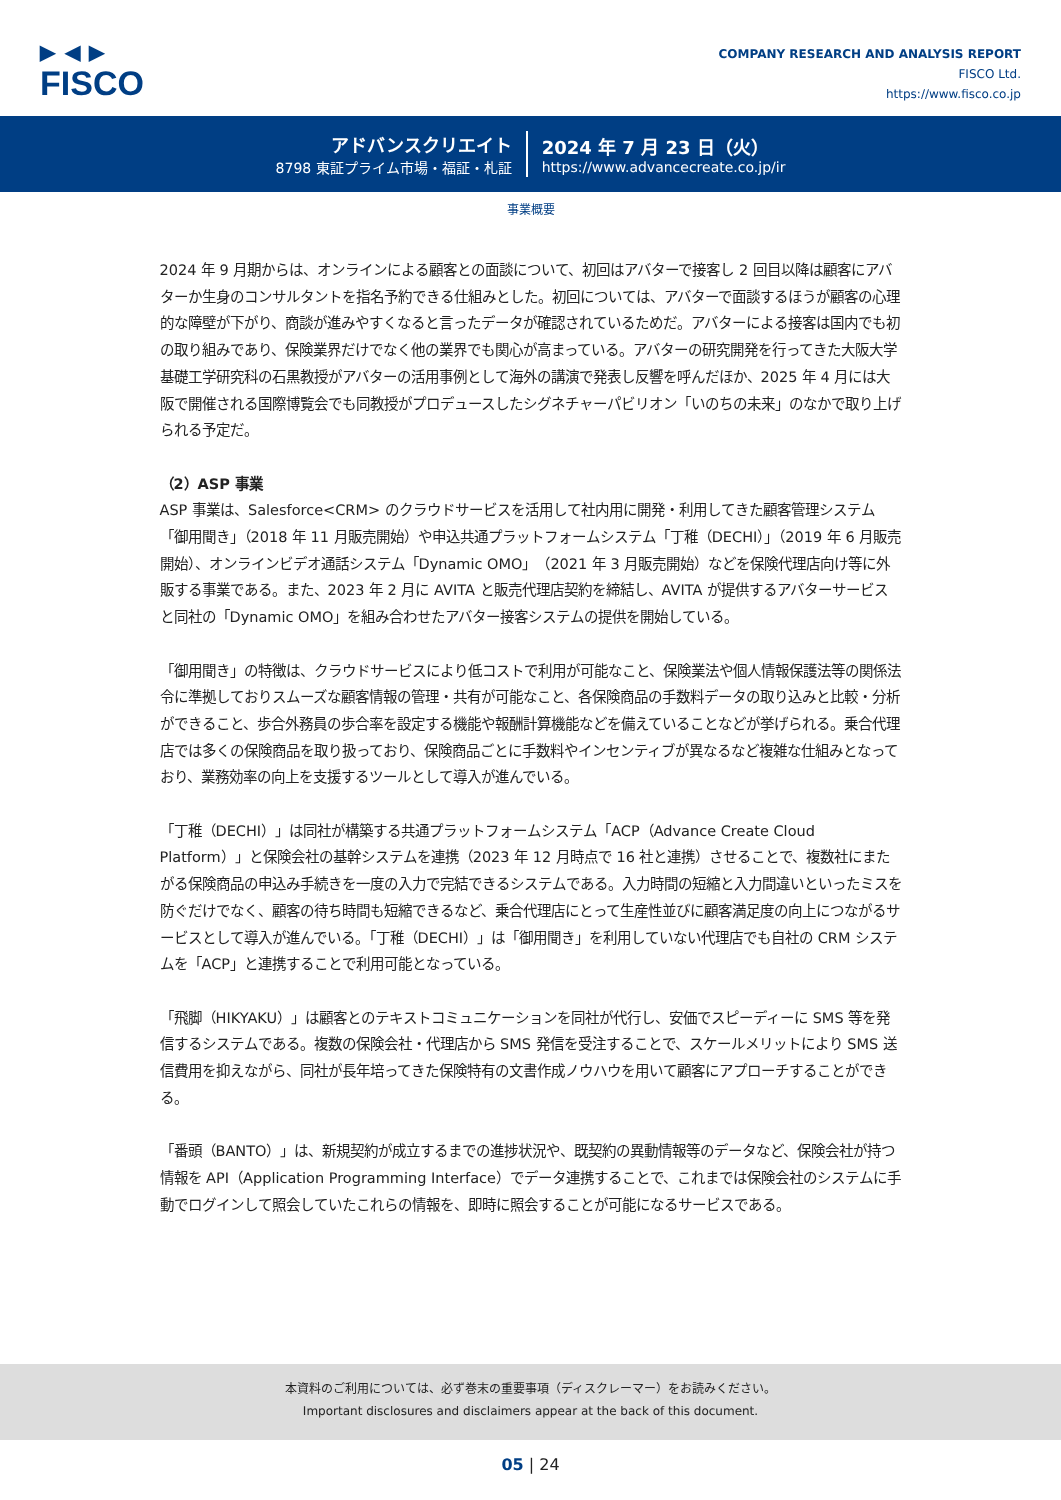▶ ◀ ▶
FISCO
COMPANY RESEARCH AND ANALYSIS REPORT
FISCO Ltd.
https://www.fisco.co.jp
アドバンスクリエイト
8798 東証プライム市場・福証・札証
2024 年 7 月 23 日（火）
https://www.advancecreate.co.jp/ir
事業概要
2024 年 9 月期からは、オンラインによる顧客との面談について、初回はアバターで接客し 2 回目以降は顧客にアバターか生身のコンサルタントを指名予約できる仕組みとした。初回については、アバターで面談するほうが顧客の心理的な障壁が下がり、商談が進みやすくなると言ったデータが確認されているためだ。アバターによる接客は国内でも初の取り組みであり、保険業界だけでなく他の業界でも関心が高まっている。アバターの研究開発を行ってきた大阪大学基礎工学研究科の石黒教授がアバターの活用事例として海外の講演で発表し反響を呼んだほか、2025 年 4 月には大阪で開催される国際博覧会でも同教授がプロデュースしたシグネチャーパビリオン「いのちの未来」のなかで取り上げられる予定だ。
（2）ASP 事業
ASP 事業は、Salesforce<CRM> のクラウドサービスを活用して社内用に開発・利用してきた顧客管理システム「御用聞き」（2018 年 11 月販売開始）や申込共通プラットフォームシステム「丁稚（DECHI）」（2019 年 6 月販売開始）、オンラインビデオ通話システム「Dynamic OMO」（2021 年 3 月販売開始）などを保険代理店向け等に外販する事業である。また、2023 年 2 月に AVITA と販売代理店契約を締結し、AVITA が提供するアバターサービスと同社の「Dynamic OMO」を組み合わせたアバター接客システムの提供を開始している。
「御用聞き」の特徴は、クラウドサービスにより低コストで利用が可能なこと、保険業法や個人情報保護法等の関係法令に準拠しておりスムーズな顧客情報の管理・共有が可能なこと、各保険商品の手数料データの取り込みと比較・分析ができること、歩合外務員の歩合率を設定する機能や報酬計算機能などを備えていることなどが挙げられる。乗合代理店では多くの保険商品を取り扱っており、保険商品ごとに手数料やインセンティブが異なるなど複雑な仕組みとなっており、業務効率の向上を支援するツールとして導入が進んでいる。
「丁稚（DECHI）」は同社が構築する共通プラットフォームシステム「ACP（Advance Create Cloud Platform）」と保険会社の基幹システムを連携（2023 年 12 月時点で 16 社と連携）させることで、複数社にまたがる保険商品の申込み手続きを一度の入力で完結できるシステムである。入力時間の短縮と入力間違いといったミスを防ぐだけでなく、顧客の待ち時間も短縮できるなど、乗合代理店にとって生産性並びに顧客満足度の向上につながるサービスとして導入が進んでいる。「丁稚（DECHI）」は「御用聞き」を利用していない代理店でも自社の CRM システムを「ACP」と連携することで利用可能となっている。
「飛脚（HIKYAKU）」は顧客とのテキストコミュニケーションを同社が代行し、安価でスピーディーに SMS 等を発信するシステムである。複数の保険会社・代理店から SMS 発信を受注することで、スケールメリットにより SMS 送信費用を抑えながら、同社が長年培ってきた保険特有の文書作成ノウハウを用いて顧客にアプローチすることができる。
「番頭（BANTO）」は、新規契約が成立するまでの進捗状況や、既契約の異動情報等のデータなど、保険会社が持つ情報を API（Application Programming Interface）でデータ連携することで、これまでは保険会社のシステムに手動でログインして照会していたこれらの情報を、即時に照会することが可能になるサービスである。
本資料のご利用については、必ず巻末の重要事項（ディスクレーマー）をお読みください。
Important disclosures and disclaimers appear at the back of this document.
05 | 24